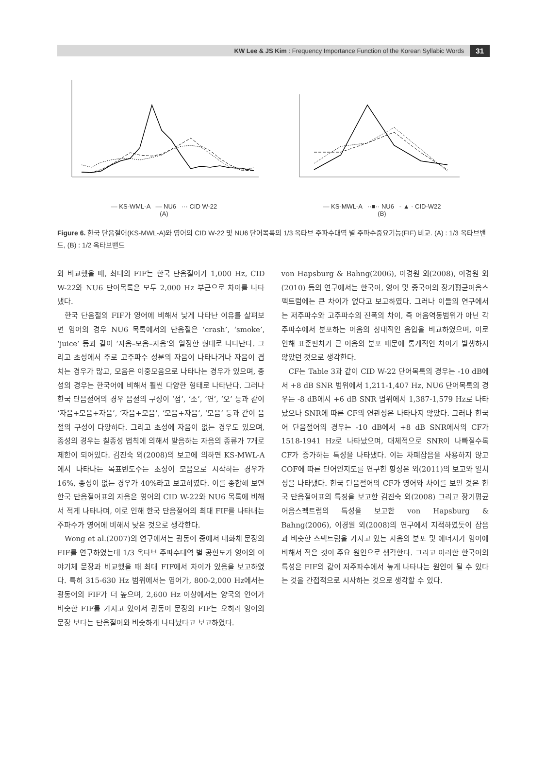KW Lee & JS Kim : Frequency Importance Function of the Korean Syllabic Words 31
— KS-WML-A — NU6 ··· CID W-22
(A)
— KS-MWL-A ··■·· NU6 - ▲ - CID-W22
(B)
Figure 6. 한국 단음절어(KS-MWL-A)와 영어의 CID W-22 및 NU6 단어목록의 1/3 옥타브 주파수대역 별 주파수중요기능(FIF) 비교. (A) : 1/3 옥타브밴드, (B) : 1/2 옥타브밴드
와 비교했을 때, 최대의 FIF는 한국 단음절어가 1,000 Hz, CID W-22와 NU6 단어목록은 모두 2,000 Hz 부근으로 차이를 나타냈다.
한국 단음절의 FIF가 영어에 비해서 낮게 나타난 이유를 살펴보면 영어의 경우 NU6 목록에서의 단음절은 ‘crash’, ‘smoke’, ‘juice’ 등과 같이 ‘자음–모음–자음’의 일정한 형태로 나타난다. 그리고 초성에서 주로 고주파수 성분의 자음이 나타나거나 자음이 겹치는 경우가 많고, 모음은 이중모음으로 나타나는 경우가 있으며, 종성의 경우는 한국어에 비해서 훨씬 다양한 형태로 나타난다. 그러나 한국 단음절어의 경우 음절의 구성이 ‘점’, ‘소’, ‘연’, ‘오’ 등과 같이 ‘자음+모음+자음’, ‘자음+모음’, ‘모음+자음’, ‘모음’ 등과 같이 음절의 구성이 다양하다. 그리고 초성에 자음이 없는 경우도 있으며, 종성의 경우는 칠종성 법칙에 의해서 발음하는 자음의 종류가 7개로 제한이 되어있다. 김진숙 외(2008)의 보고에 의하면 KS-MWL-A에서 나타나는 목표빈도수는 초성이 모음으로 시작하는 경우가 16%, 종성이 없는 경우가 40%라고 보고하였다. 이를 종합해 보면 한국 단음절어표의 자음은 영어의 CID W-22와 NU6 목록에 비해서 적게 나타나며, 이로 인해 한국 단음절어의 최대 FIF를 나타내는 주파수가 영어에 비해서 낮은 것으로 생각한다.
Wong et al.(2007)의 연구에서는 광동어 중에서 대화체 문장의 FIF를 연구하였는데 1/3 옥타브 주파수대역 별 공헌도가 영어의 이야기체 문장과 비교했을 때 최대 FIF에서 차이가 있음을 보고하였다. 특히 315-630 Hz 범위에서는 영어가, 800-2,000 Hz에서는 광동어의 FIF가 더 높으며, 2,600 Hz 이상에서는 양국의 언어가 비슷한 FIF를 가지고 있어서 광동어 문장의 FIF는 오히려 영어의 문장 보다는 단음절어와 비슷하게 나타났다고 보고하였다.
von Hapsburg & Bahng(2006), 이경원 외(2008), 이경원 외(2010) 등의 연구에서는 한국어, 영어 및 중국어의 장기평균어음스펙트럼에는 큰 차이가 없다고 보고하였다. 그러나 이들의 연구에서는 저주파수와 고주파수의 진폭의 차이, 즉 어음역동범위가 아닌 각 주파수에서 분포하는 어음의 상대적인 음압을 비교하였으며, 이로 인해 표준편차가 큰 어음의 분포 때문에 통계적인 차이가 발생하지 않았던 것으로 생각한다.
CF는 Table 3과 같이 CID W-22 단어목록의 경우는 -10 dB에서 +8 dB SNR 범위에서 1,211-1,407 Hz, NU6 단어목록의 경우는 -8 dB에서 +6 dB SNR 범위에서 1,387-1,579 Hz로 나타났으나 SNR에 따른 CF의 연관성은 나타나지 않았다. 그러나 한국어 단음절어의 경우는 -10 dB에서 +8 dB SNR에서의 CF가 1518-1941 Hz로 나타났으며, 대체적으로 SNR이 나빠질수록 CF가 증가하는 특성을 나타냈다. 이는 차폐잡음을 사용하지 않고 COF에 따른 단어인지도를 연구한 황성은 외(2011)의 보고와 일치성을 나타냈다. 한국 단음절어의 CF가 영어와 차이를 보인 것은 한국 단음절어표의 특징을 보고한 김진숙 외(2008) 그리고 장기평균어음스펙트럼의 특성을 보고한 von Hapsburg & Bahng(2006), 이경원 외(2008)의 연구에서 지적하였듯이 잡음과 비슷한 스펙트럼을 가지고 있는 자음의 분포 및 에너지가 영어에 비해서 적은 것이 주요 원인으로 생각한다. 그리고 이러한 한국어의 특성은 FIF의 값이 저주파수에서 높게 나타나는 원인이 될 수 있다는 것을 간접적으로 시사하는 것으로 생각할 수 있다.